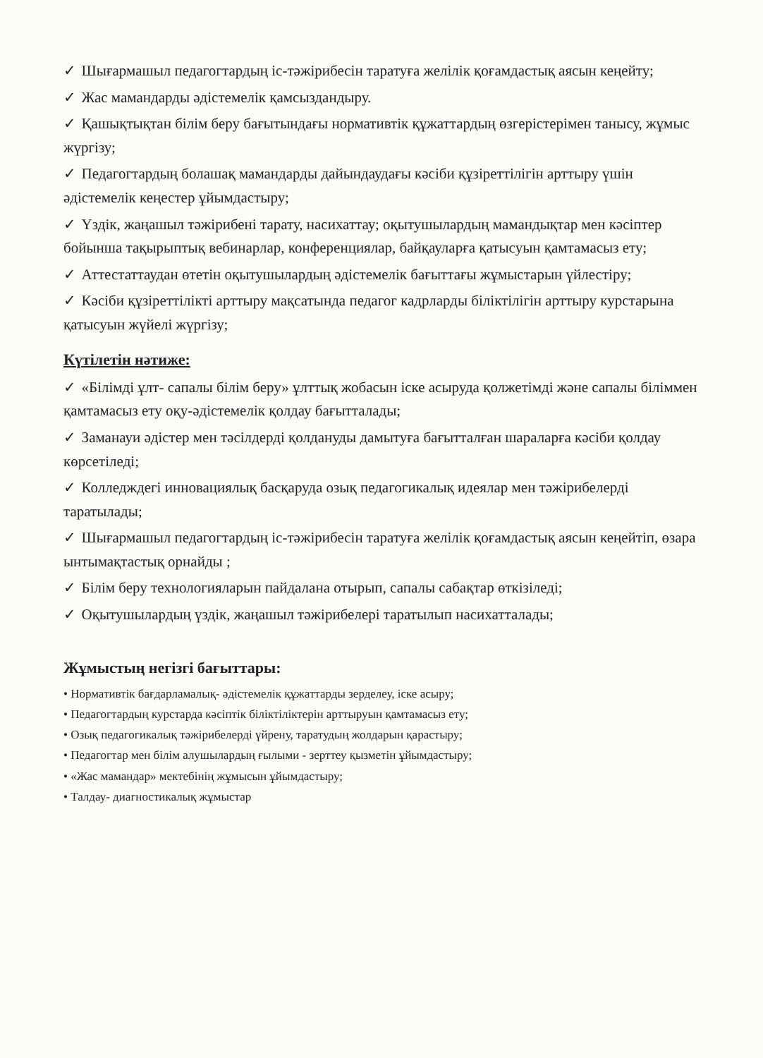✓ Шығармашыл педагогтардың іс-тәжірибесін таратуға желілік қоғамдастық аясын кеңейту;
✓ Жас мамандарды әдістемелік қамсыздандыру.
✓ Қашықтықтан білім беру бағытындағы нормативтік құжаттардың өзгерістерімен танысу, жұмыс жүргізу;
✓ Педагогтардың болашақ мамандарды дайындаудағы кәсіби құзіреттілігін арттыру үшін әдістемелік кеңестер ұйымдастыру;
✓ Үздік, жаңашыл тәжірибені тарату, насихаттау; оқытушылардың мамандықтар мен кәсіптер бойынша тақырыптық вебинарлар, конференциялар, байқауларға қатысуын қамтамасыз ету;
✓ Аттестаттаудан өтетін оқытушылардың әдістемелік бағыттағы жұмыстарын үйлестіру;
✓ Кәсіби құзіреттілікті арттыру мақсатында педагог кадрларды біліктілігін арттыру курстарына қатысуын жүйелі жүргізу;
Күтілетін нәтиже:
✓ «Білімді ұлт- сапалы білім беру» ұлттық жобасын іске асыруда қолжетімді және сапалы біліммен қамтамасыз ету оқу-әдістемелік қолдау бағытталады;
✓ Заманауи әдістер мен тәсілдерді қолдануды дамытуға бағытталған шараларға кәсіби қолдау көрсетіледі;
✓ Колледждегі инновациялық басқаруда озық педагогикалық идеялар мен тәжірибелерді таратылады;
✓ Шығармашыл педагогтардың іс-тәжірибесін таратуға желілік қоғамдастық аясын кеңейтіп, өзара ынтымақтастық орнайды ;
✓ Білім беру технологияларын пайдалана отырып, сапалы сабақтар өткізіледі;
✓ Оқытушылардың үздік, жаңашыл тәжірибелері таратылып насихатталады;
Жұмыстың негізгі бағыттары:
• Нормативтік бағдарламалық- әдістемелік құжаттарды зерделеу, іске асыру;
• Педагогтардың курстарда кәсіптік біліктіліктерін арттыруын қамтамасыз ету;
• Озық педагогикалық тәжірибелерді үйрену, таратудың жолдарын қарастыру;
• Педагогтар мен білім алушылардың ғылыми - зерттеу қызметін ұйымдастыру;
• «Жас мамандар» мектебінің жұмысын ұйымдастыру;
• Талдау- диагностикалық жұмыстар